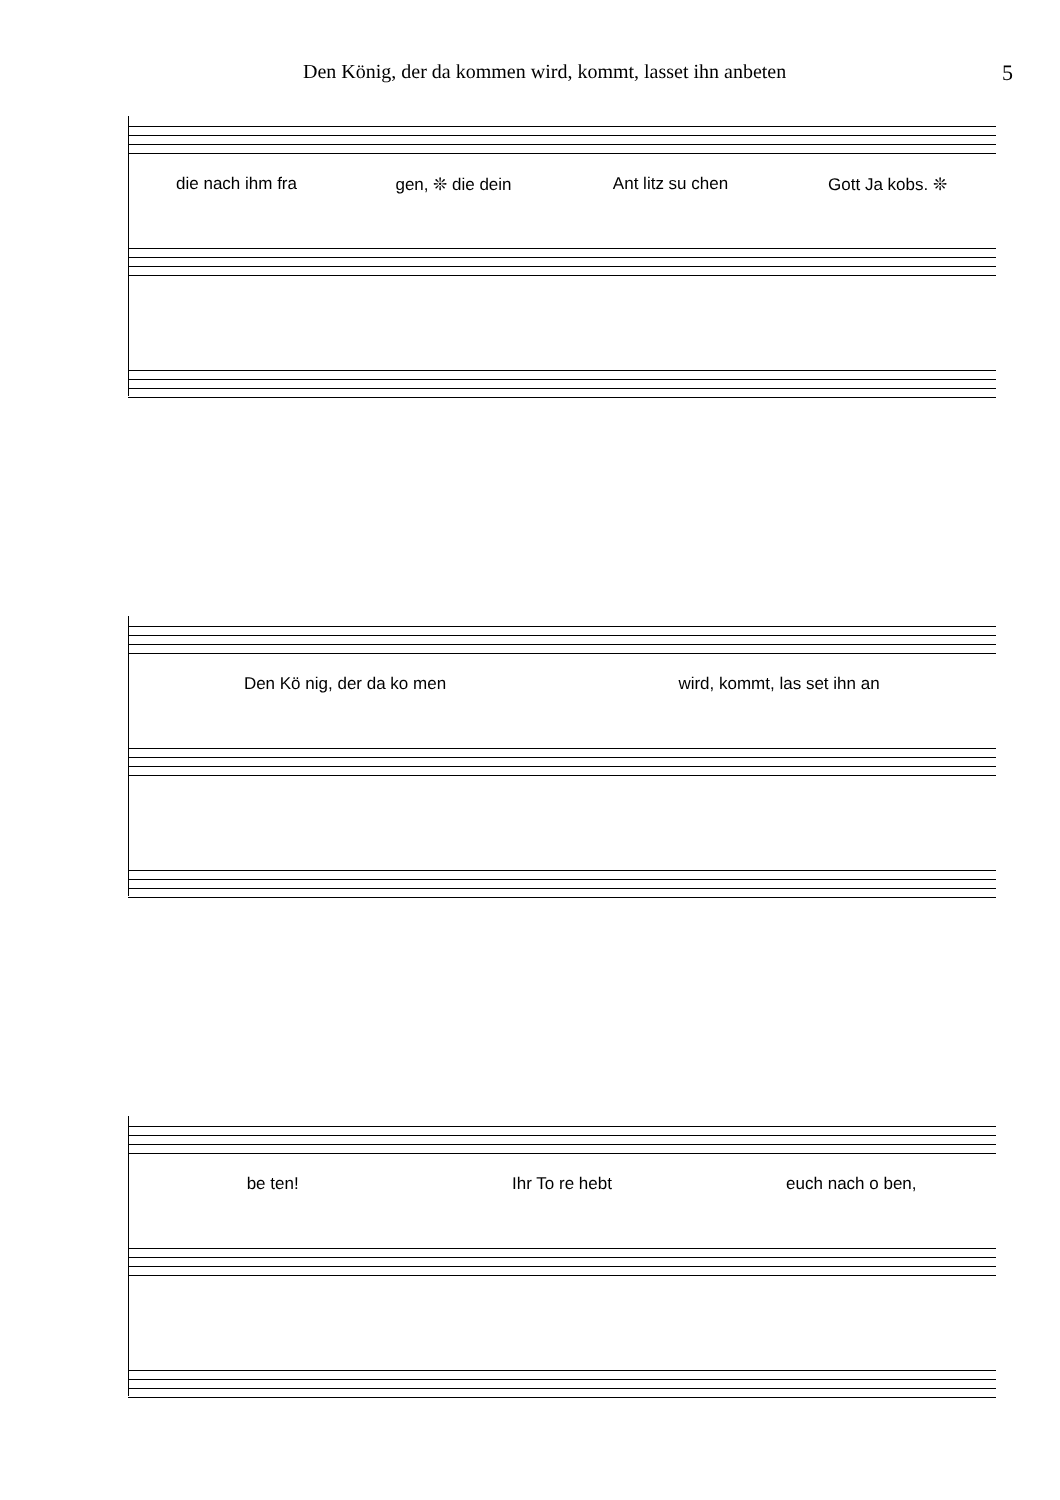Den König, der da kommen wird, kommt, lasset ihn anbeten 5
die nach ihm fra gen, ❊ die dein Ant litz su chen Gott Ja kobs. ❊
Den Kö nig, der da ko men wird, kommt, las set ihn an
be ten! Ihr To re hebt euch nach o ben,